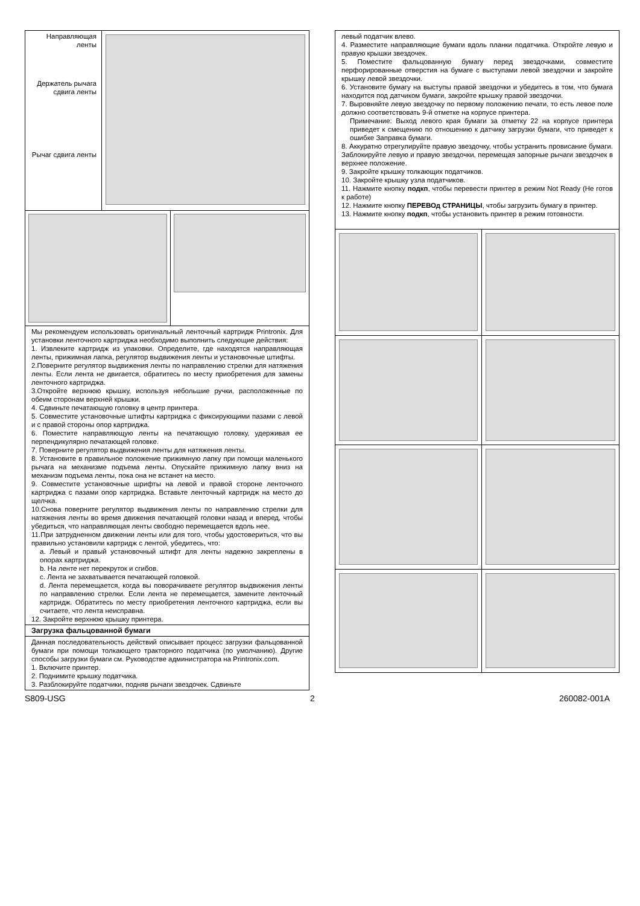Направляющая ленты
Держатель рычага сдвига ленты
Рычаг сдвига ленты
Мы рекомендуем использовать оригинальный ленточный картридж Printronix. Для установки ленточного картриджа необходимо выполнить следующие действия:
1. Извлеките картридж из упаковки. Определите, где находятся направляющая ленты, прижимная лапка, регулятор выдвижения ленты и установочные штифты.
2.Поверните регулятор выдвижения ленты по направлению стрелки для натяжения ленты. Если лента не двигается, обратитесь по месту приобретения для замены ленточного картриджа.
3.Откройте верхнюю крышку, используя небольшие ручки, расположенные по обеим сторонам верхней крышки.
4. Сдвиньте печатающую головку в центр принтера.
5. Совместите установочные штифты картриджа с фиксирующими пазами с левой и с правой стороны опор картриджа.
6. Поместите направляющую ленты на печатающую головку, удерживая ее перпендикулярно печатающей головке.
7. Поверните регулятор выдвижения ленты для натяжения ленты.
8. Установите в правильное положение прижимную лапку при помощи маленького рычага на механизме подъема ленты. Опускайте прижимную лапку вниз на механизм подъема ленты, пока она не встанет на место.
9. Совместите установочные шрифты на левой и правой стороне ленточного картриджа с пазами опор картриджа. Вставьте ленточный картридж на место до щелчка.
10.Снова поверните регулятор выдвижения ленты по направлению стрелки для натяжения ленты во время движения печатающей головки назад и вперед, чтобы убедиться, что направляющая ленты свободно перемещается вдоль нее.
11.При затрудненном движении ленты или для того, чтобы удостовериться, что вы правильно установили картридж с лентой, убедитесь, что:
a. Левый и правый установочный штифт для ленты надежно закреплены в опорах картриджа.
b. На ленте нет перекруток и сгибов.
c. Лента не захватывается печатающей головкой.
d. Лента перемещается, когда вы поворачиваете регулятор выдвижения ленты по направлению стрелки. Если лента не перемещается, замените ленточный картридж. Обратитесь по месту приобретения ленточного картриджа, если вы считаете, что лента неисправна.
12. Закройте верхнюю крышку принтера.
Загрузка фальцованной бумаги
Данная последовательность действий описывает процесс загрузки фальцованной бумаги при помощи толкающего тракторного податчика (по умолчанию). Другие способы загрузки бумаги см. Руководстве администратора на Printronix.com.
1. Включите принтер.
2. Поднимите крышку податчика.
3. Разблокируйте податчики, подняв рычаги звездочек. Сдвиньте
левый податчик влево.
4. Разместите направляющие бумаги вдоль планки податчика. Откройте левую и правую крышки звездочек.
5. Поместите фальцованную бумагу перед звездочками, совместите перфорированные отверстия на бумаге с выступами левой звездочки и закройте крышку левой звездочки.
6. Установите бумагу на выступы правой звездочки и убедитесь в том, что бумага находится под датчиком бумаги, закройте крышку правой звездочки.
7. Выровняйте левую звездочку по первому положению печати, то есть левое поле должно соответствовать 9-й отметке на корпусе принтера.
Примечание: Выход левого края бумаги за отметку 22 на корпусе принтера приведет к смещению по отношению к датчику загрузки бумаги, что приведет к ошибке Заправка бумаги.
8. Аккуратно отрегулируйте правую звездочку, чтобы устранить провисание бумаги. Заблокируйте левую и правую звездочки, перемещая запорные рычаги звездочек в верхнее положение.
9. Закройте крышку толкающих податчиков.
10. Закройте крышку узла податчиков.
11. Нажмите кнопку подкп, чтобы перевести принтер в режим Not Ready (Не готов к работе)
12. Нажмите кнопку ПЕРЕВОд СТРАНИЦЫ, чтобы загрузить бумагу в принтер.
13. Нажмите кнопку подкп, чтобы установить принтер в режим готовности.
S809-USG 2 260082-001A